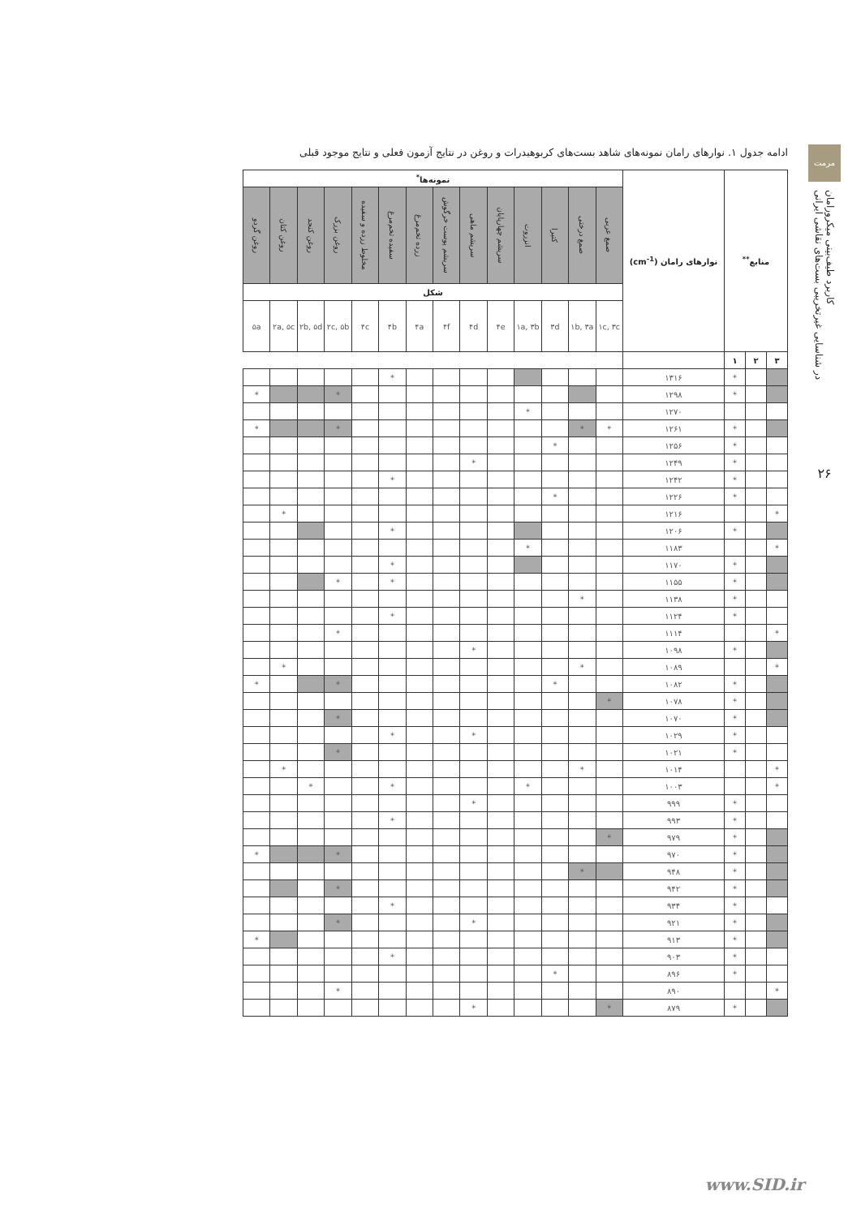مرمت
کاربرد طیف‌بینی میکرورامان
در شناسایی غیرتخریبی بست‌های نقاشی ایرانی
۲۶
ادامه جدول ۱. نوارهای رامان نمونه‌های شاهد بست‌های کربوهیدرات و روغن در نتایج آزمون فعلی و نتایج موجود قبلی
| منابع<sup>**</sup> | | | نوارهای رامان (cm<sup>-1</sup>) | نمونه‌ها<sup>*</sup> | | | | | | | | | | | | | |
| --- | --- | --- | --- | --- | --- | --- | --- | --- | --- | --- | --- | --- | --- | --- | --- | --- | --- |
| | | | | صمغ عربی | صمغ درختی | کتیرا | انزروت | سریشم چهارپایان | سریشم ماهی | سریشم پوست خرگوش | زرده تخم‌مرغ | سفیده تخم‌مرغ | مخلوط زرده و سفیده | روغن بزرک | روغن کنجد | روغن کتان | روغن گردو |
| | | | | شکل | | | | | | | | | | | | | |
| | | | | ۱c, ۳c | ۱b, ۳a | ۳d | ۱a, ۳b | ۴e | ۴d | ۴f | ۴a | ۴b | ۴c | ۲c, ۵b | ۲b, ۵d | ۲a, ۵c | ۵a |
| ۳ | ۲ | ۱ | | | | | | | | | | | | | | | |
| | | * | ۱۳۱۶ | | | | | | | | | * | | | | | |
| | | * | ۱۲۹۸ | | | | | | | | | | | * | | | * |
| | | | ۱۲۷۰ | | | | * | | | | | | | | | | |
| | | * | ۱۲۶۱ | * | * | | | | | | | | | * | | | * |
| | | * | ۱۲۵۶ | | | * | | | | | | | | | | | |
| | | * | ۱۲۴۹ | | | | | | * | | | | | | | | |
| | | * | ۱۲۴۲ | | | | | | | | | * | | | | | |
| | | * | ۱۲۲۶ | | | * | | | | | | | | | | | |
| * | | | ۱۲۱۶ | | | | | | | | | | | | | * | |
| | | * | ۱۲۰۶ | | | | | | | | | * | | | | | |
| * | | | ۱۱۸۳ | | | | * | | | | | | | | | | |
| | | * | ۱۱۷۰ | | | | | | | | | * | | | | | |
| | | * | ۱۱۵۵ | | | | | | | | | * | | * | | | |
| | | * | ۱۱۳۸ | | * | | | | | | | | | | | | |
| | | * | ۱۱۲۴ | | | | | | | | | * | | | | | |
| * | | | ۱۱۱۴ | | | | | | | | | | | * | | | |
| | | * | ۱۰۹۸ | | | | | | * | | | | | | | | |
| * | | | ۱۰۸۹ | | * | | | | | | | | | | | * | |
| | | * | ۱۰۸۲ | | | * | | | | | | | | * | | | * |
| | | * | ۱۰۷۸ | * | | | | | | | | | | | | | |
| | | * | ۱۰۷۰ | | | | | | | | | | | * | | | |
| | | * | ۱۰۲۹ | | | | | | * | | | * | | | | | |
| | | * | ۱۰۲۱ | | | | | | | | | | | * | | | |
| * | | | ۱۰۱۴ | | * | | | | | | | | | | | * | |
| * | | | ۱۰۰۳ | | | | * | | | | | * | | | * | | |
| | | * | ۹۹۹ | | | | | | * | | | | | | | | |
| | | * | ۹۹۳ | | | | | | | | | * | | | | | |
| | | * | ۹۷۹ | * | | | | | | | | | | | | | |
| | | * | ۹۷۰ | | | | | | | | | | | * | | | * |
| | | * | ۹۴۸ | | * | | | | | | | | | | | | |
| | | * | ۹۴۲ | | | | | | | | | | | * | | | |
| | | * | ۹۳۴ | | | | | | | | | * | | | | | |
| | | * | ۹۲۱ | | | | | | * | | | | | * | | | |
| | | * | ۹۱۳ | | | | | | | | | | | | | | * |
| | | * | ۹۰۳ | | | | | | | | | * | | | | | |
| | | * | ۸۹۶ | | | * | | | | | | | | | | | |
| * | | | ۸۹۰ | | | | | | | | | | | * | | | |
| | | * | ۸۷۹ | * | | | | | * | | | | | | | | |
www.SID.ir